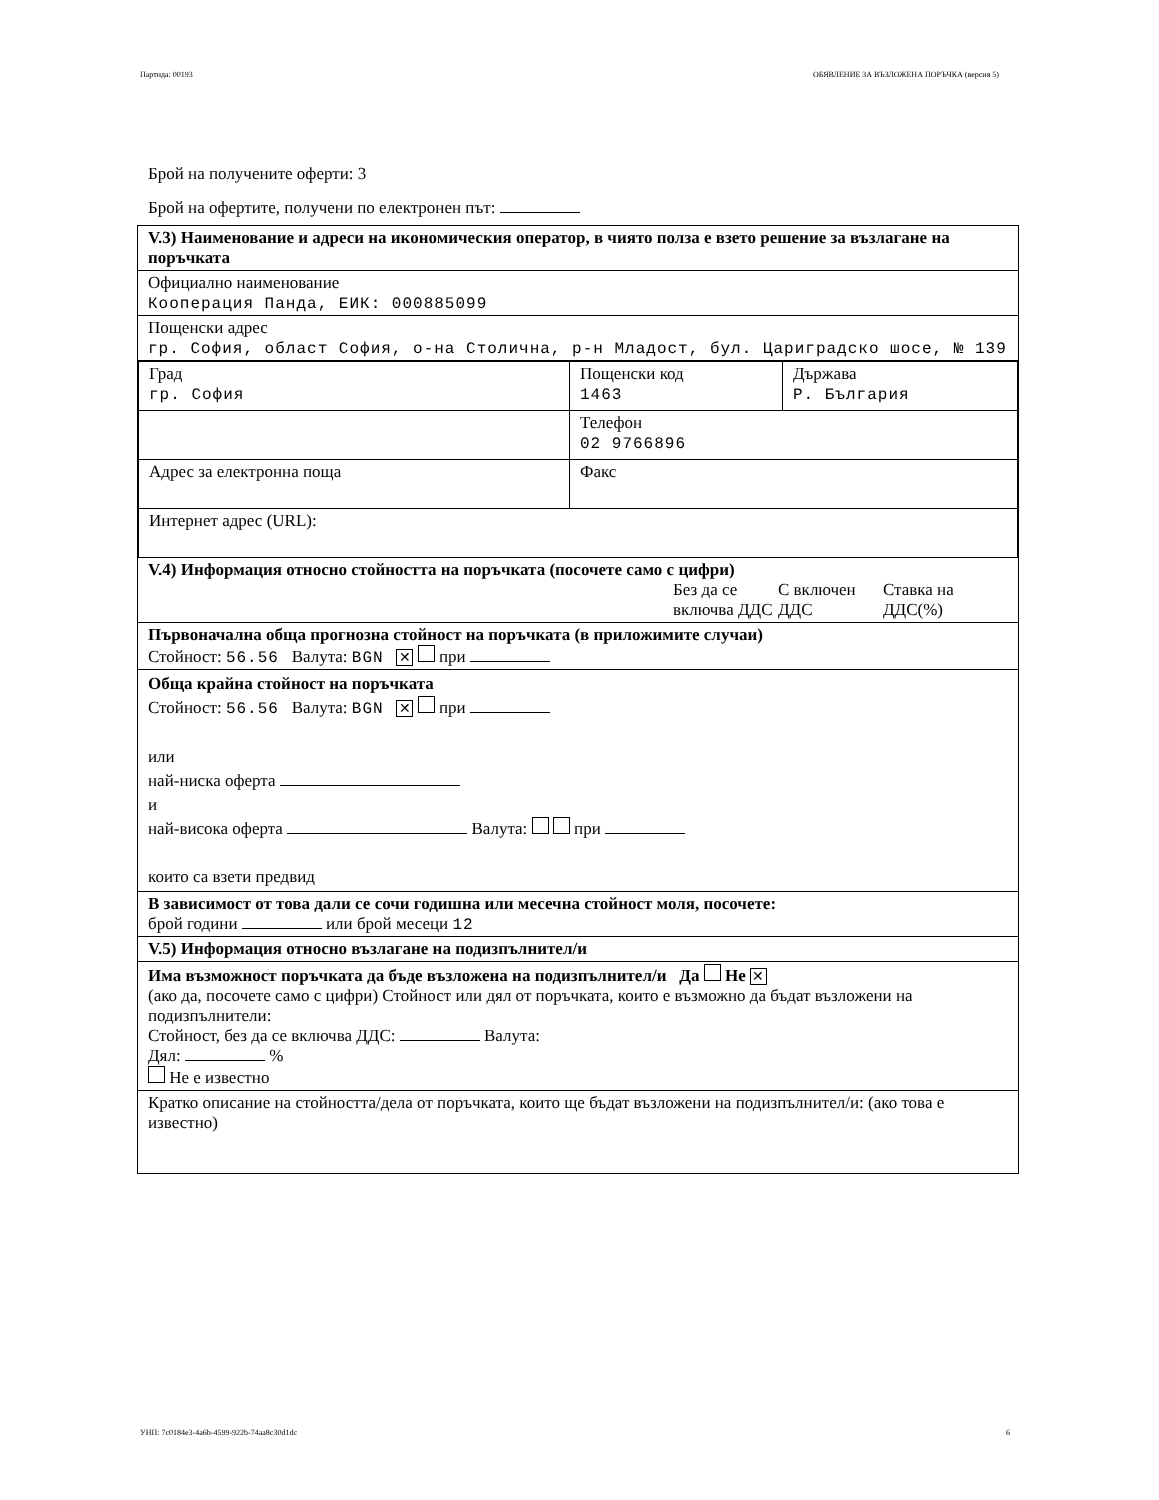Партида: 00193 ОБЯВЛЕНИЕ ЗА ВЪЗЛОЖЕНА ПОРЪЧКА (версия 5)
Брой на получените оферти: 3
Брой на офертите, получени по електронен път:
V.3) Наименование и адреси на икономическия оператор, в чиято полза е взето решение за възлагане на поръчката
Официално наименование
Кооперация Панда, ЕИК: 000885099
Пощенски адрес
гр. София, област София, о-на Столична, р-н Младост, бул. Цариградско шосе, № 139
| Град гр. София | Пощенски код 1463 | Държава Р. България |
| | Телефон 02 9766896 | |
| Адрес за електронна поща | Факс | |
| Интернет адрес (URL): | | |
V.4) Информация относно стойността на поръчката (посочете само с цифри)
Без да се включва ДДС С включен ДДС Ставка на ДДС(%)
Първоначална обща прогнозна стойност на поръчката (в приложимите случаи)
Стойност: 56.56 Валута: BGN ✕ при
Обща крайна стойност на поръчката
Стойност: 56.56 Валута: BGN ✕ при
или
най-ниска оферта
и
най-висока оферта Валута: при
които са взети предвид
В зависимост от това дали се сочи годишна или месечна стойност моля, посочете:
брой години или брой месеци 12
V.5) Информация относно възлагане на подизпълнител/и
Има възможност поръчката да бъде възложена на подизпълнител/и Да Не ✕
(ако да, посочете само с цифри) Стойност или дял от поръчката, които е възможно да бъдат възложени на подизпълнители:
Стойност, без да се включва ДДС: Валута:
Дял: %
Не е известно
Кратко описание на стойността/дела от поръчката, които ще бъдат възложени на подизпълнител/и: (ако това е известно)
УНП: 7c0184e3-4a6b-4599-922b-74aa8c30d1dc 6